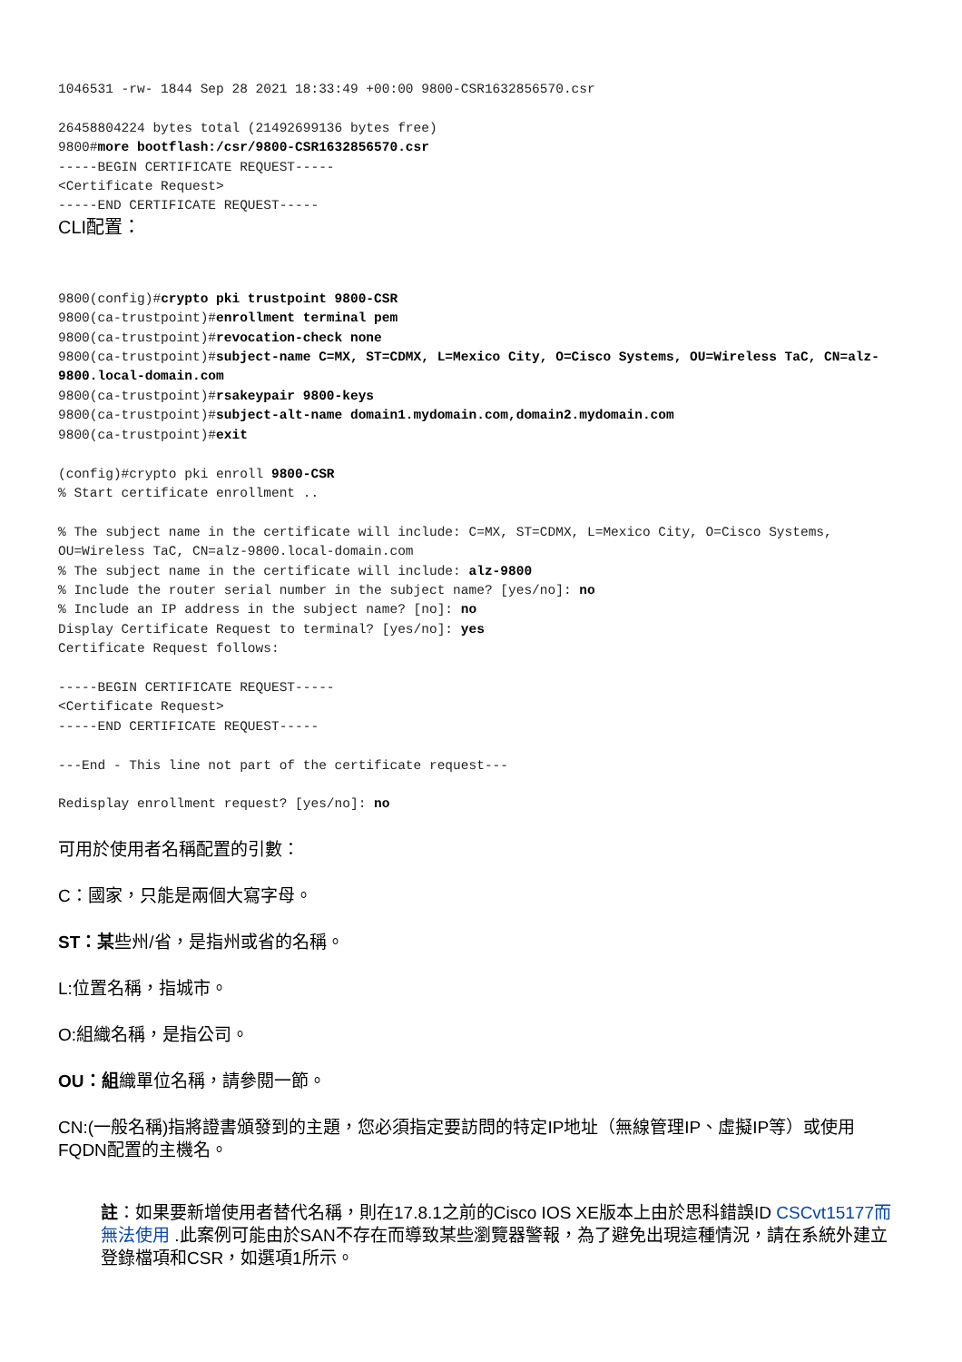1046531 -rw- 1844 Sep 28 2021 18:33:49 +00:00 9800-CSR1632856570.csr

26458804224 bytes total (21492699136 bytes free)
9800#more bootflash:/csr/9800-CSR1632856570.csr
-----BEGIN CERTIFICATE REQUEST-----
<Certificate Request>
-----END CERTIFICATE REQUEST-----
CLI配置：
9800(config)#crypto pki trustpoint 9800-CSR
9800(ca-trustpoint)#enrollment terminal pem
9800(ca-trustpoint)#revocation-check none
9800(ca-trustpoint)#subject-name C=MX, ST=CDMX, L=Mexico City, O=Cisco Systems, OU=Wireless TaC, CN=alz-9800.local-domain.com
9800(ca-trustpoint)#rsakeypair 9800-keys
9800(ca-trustpoint)#subject-alt-name domain1.mydomain.com,domain2.mydomain.com
9800(ca-trustpoint)#exit

(config)#crypto pki enroll 9800-CSR
% Start certificate enrollment ..

% The subject name in the certificate will include: C=MX, ST=CDMX, L=Mexico City, O=Cisco Systems, OU=Wireless TaC, CN=alz-9800.local-domain.com
% The subject name in the certificate will include: alz-9800
% Include the router serial number in the subject name? [yes/no]: no
% Include an IP address in the subject name? [no]: no
Display Certificate Request to terminal? [yes/no]: yes
Certificate Request follows:

-----BEGIN CERTIFICATE REQUEST-----
<Certificate Request>
-----END CERTIFICATE REQUEST-----

---End - This line not part of the certificate request---

Redisplay enrollment request? [yes/no]: no
可用於使用者名稱配置的引數：
C：國家，只能是兩個大寫字母。
ST：某些州/省，是指州或省的名稱。
L:位置名稱，指城市。
O:組織名稱，是指公司。
OU：組織單位名稱，請參閱一節。
CN:(一般名稱)指將證書頒發到的主題，您必須指定要訪問的特定IP地址（無線管理IP、虛擬IP等）或使用FQDN配置的主機名。
註：如果要新增使用者替代名稱，則在17.8.1之前的Cisco IOS XE版本上由於思科錯誤ID CSCvt15177而無法使用 .此案例可能由於SAN不存在而導致某些瀏覽器警報，為了避免出現這種情況，請在系統外建立登錄檔項和CSR，如選項1所示。